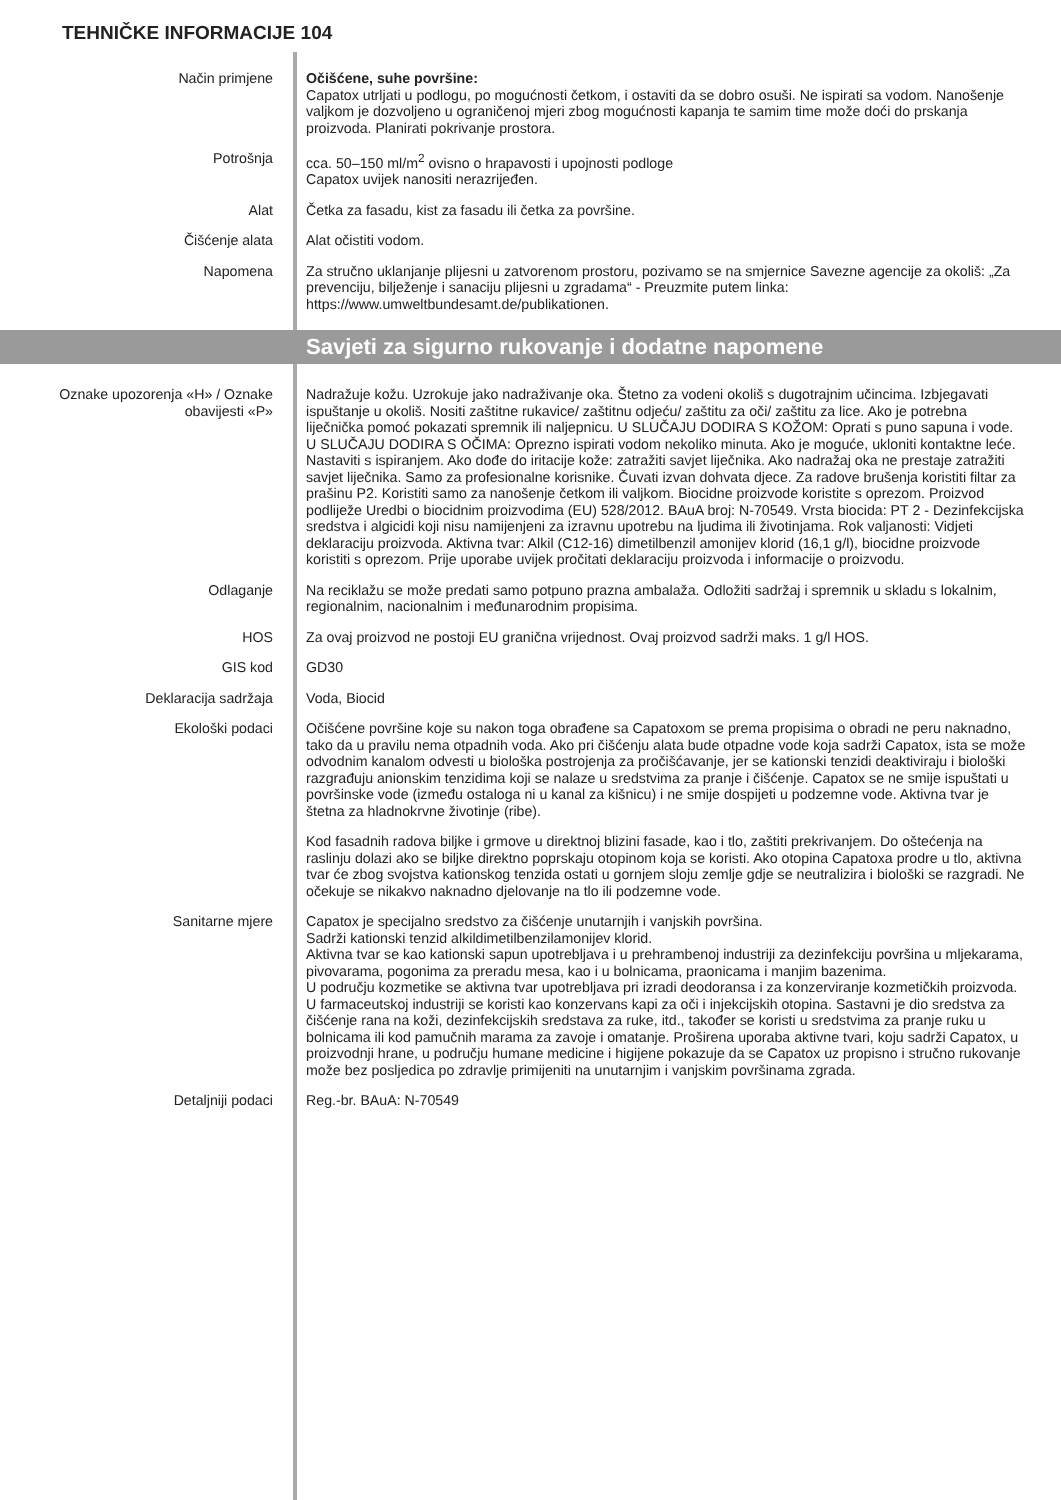TEHNIČKE INFORMACIJE 104
Način primjene Očišćene, suhe površine:
Capatox utrljati u podlogu, po mogućnosti četkom, i ostaviti da se dobro osuši. Ne ispirati sa vodom. Nanošenje valjkom je dozvoljeno u ograničenoj mjeri zbog mogućnosti kapanja te samim time može doći do prskanja proizvoda. Planirati pokrivanje prostora.
Potrošnja cca. 50–150 ml/m<sup>2</sup> ovisno o hrapavosti i upojnosti podloge
Capatox uvijek nanositi nerazrijeđen.
Alat Četka za fasadu, kist za fasadu ili četka za površine.
Čišćenje alata Alat očistiti vodom.
Napomena Za stručno uklanjanje plijesni u zatvorenom prostoru, pozivamo se na smjernice Savezne agencije za okoliš: „Za prevenciju, bilježenje i sanaciju plijesni u zgradama“ - Preuzmite putem linka: https://www.umweltbundesamt.de/publikationen.
Savjeti za sigurno rukovanje i dodatne napomene
Oznake upozorenja «H» / Oznake obavijesti «P»
Nadražuje kožu. Uzrokuje jako nadraživanje oka. Štetno za vodeni okoliš s dugotrajnim učincima. Izbjegavati ispuštanje u okoliš. Nositi zaštitne rukavice/ zaštitnu odjeću/ zaštitu za oči/ zaštitu za lice. Ako je potrebna liječnička pomoć pokazati spremnik ili naljepnicu. U SLUČAJU DODIRA S KOŽOM: Oprati s puno sapuna i vode. U SLUČAJU DODIRA S OČIMA: Oprezno ispirati vodom nekoliko minuta. Ako je moguće, ukloniti kontaktne leće. Nastaviti s ispiranjem. Ako dođe do iritacije kože: zatražiti savjet liječnika. Ako nadražaj oka ne prestaje zatražiti savjet liječnika. Samo za profesionalne korisnike. Čuvati izvan dohvata djece. Za radove brušenja koristiti filtar za prašinu P2. Koristiti samo za nanošenje četkom ili valjkom. Biocidne proizvode koristite s oprezom. Proizvod podliježe Uredbi o biocidnim proizvodima (EU) 528/2012. BAuA broj: N-70549. Vrsta biocida: PT 2 - Dezinfekcijska sredstva i algicidi koji nisu namijenjeni za izravnu upotrebu na ljudima ili životinjama. Rok valjanosti: Vidjeti deklaraciju proizvoda. Aktivna tvar: Alkil (C12-16) dimetilbenzil amonijev klorid (16,1 g/l), biocidne proizvode koristiti s oprezom. Prije uporabe uvijek pročitati deklaraciju proizvoda i informacije o proizvodu.
Odlaganje Na reciklažu se može predati samo potpuno prazna ambalaža. Odložiti sadržaj i spremnik u skladu s lokalnim, regionalnim, nacionalnim i međunarodnim propisima.
HOS Za ovaj proizvod ne postoji EU granična vrijednost. Ovaj proizvod sadrži maks. 1 g/l HOS.
GIS kod GD30
Deklaracija sadržaja Voda, Biocid
Ekološki podaci Očišćene površine koje su nakon toga obrađene sa Capatoxom se prema propisima o obradi ne peru naknadno, tako da u pravilu nema otpadnih voda. Ako pri čišćenju alata bude otpadne vode koja sadrži Capatox, ista se može odvodnim kanalom odvesti u biološka postrojenja za pročišćavanje, jer se kationski tenzidi deaktiviraju i biološki razgrađuju anionskim tenzidima koji se nalaze u sredstvima za pranje i čišćenje. Capatox se ne smije ispuštati u površinske vode (između ostaloga ni u kanal za kišnicu) i ne smije dospijeti u podzemne vode. Aktivna tvar je štetna za hladnokrvne životinje (ribe).
Kod fasadnih radova biljke i grmove u direktnoj blizini fasade, kao i tlo, zaštiti prekrivanjem. Do oštećenja na raslinju dolazi ako se biljke direktno poprskaju otopinom koja se koristi. Ako otopina Capatoxa prodre u tlo, aktivna tvar će zbog svojstva kationskog tenzida ostati u gornjem sloju zemlje gdje se neutralizira i biološki se razgradi. Ne očekuje se nikakvo naknadno djelovanje na tlo ili podzemne vode.
Sanitarne mjere Capatox je specijalno sredstvo za čišćenje unutarnjih i vanjskih površina.
Sadrži kationski tenzid alkildimetilbenzilamonijev klorid.
Aktivna tvar se kao kationski sapun upotrebljava i u prehrambenoj industriji za dezinfekciju površina u mljekarama, pivovarama, pogonima za preradu mesa, kao i u bolnicama, praonicama i manjim bazenima.
U području kozmetike se aktivna tvar upotrebljava pri izradi deodoransa i za konzerviranje kozmetičkih proizvoda. U farmaceutskoj industriji se koristi kao konzervans kapi za oči i injekcijskih otopina. Sastavni je dio sredstva za čišćenje rana na koži, dezinfekcijskih sredstava za ruke, itd., također se koristi u sredstvima za pranje ruku u bolnicama ili kod pamučnih marama za zavoje i omatanje. Proširena uporaba aktivne tvari, koju sadrži Capatox, u proizvodnji hrane, u području humane medicine i higijene pokazuje da se Capatox uz propisno i stručno rukovanje može bez posljedica po zdravlje primijeniti na unutarnjim i vanjskim površinama zgrada.
Detaljniji podaci Reg.-br. BAuA: N-70549